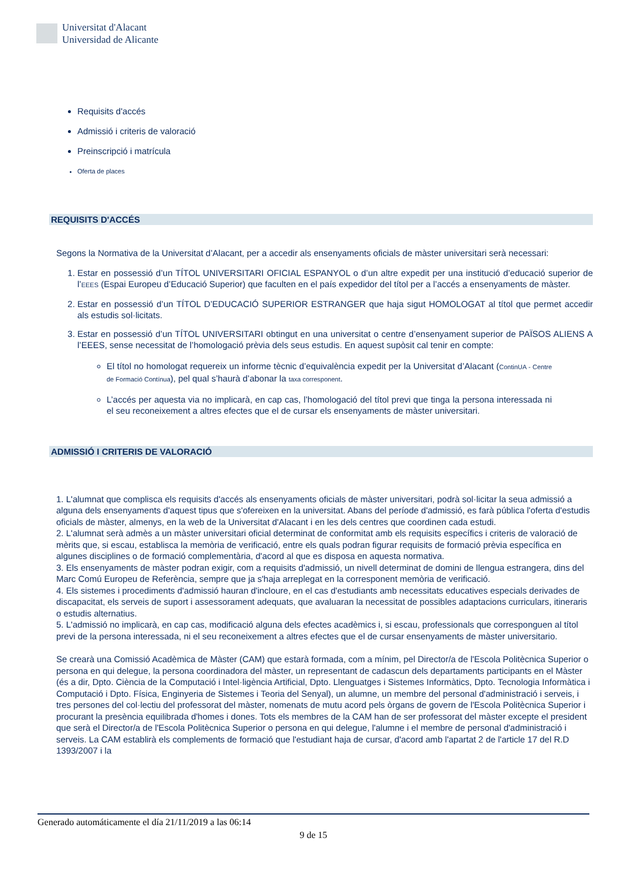Universitat d'Alacant
Universidad de Alicante
Requisits d'accés
Admissió i criteris de valoració
Preinscripció i matrícula
Oferta de places
REQUISITS D'ACCÉS
Segons la Normativa de la Universitat d’Alacant, per a accedir als ensenyaments oficials de màster universitari serà necessari:
1. Estar en possessió d’un TÍTOL UNIVERSITARI OFICIAL ESPANYOL o d’un altre expedit per una institució d’educació superior de l’EEES (Espai Europeu d’Educació Superior) que faculten en el país expedidor del títol per a l’accés a ensenyaments de màster.
2. Estar en possessió d’un TÍTOL D’EDUCACIÓ SUPERIOR ESTRANGER que haja sigut HOMOLOGAT al títol que permet accedir als estudis sol·licitats.
3. Estar en possessió d’un TÍTOL UNIVERSITARI obtingut en una universitat o centre d’ensenyament superior de PAÏSOS ALIENS A l’EEES, sense necessitat de l’homologació prèvia dels seus estudis. En aquest supòsit cal tenir en compte:
El títol no homologat requereix un informe tècnic d’equivalència expedit per la Universitat d’Alacant (ContinUA - Centre de Formació Contínua), pel qual s’haurà d’abonar la taxa corresponent.
L’accés per aquesta via no implicarà, en cap cas, l’homologació del títol previ que tinga la persona interessada ni el seu reconeixement a altres efectes que el de cursar els ensenyaments de màster universitari.
ADMISSIÓ I CRITERIS DE VALORACIÓ
1. L'alumnat que complisca els requisits d'accés als ensenyaments oficials de màster universitari, podrà sol·licitar la seua admissió a alguna dels ensenyaments d'aquest tipus que s'ofereixen en la universitat. Abans del període d'admissió, es farà pública l'oferta d'estudis oficials de màster, almenys, en la web de la Universitat d'Alacant i en les dels centres que coordinen cada estudi.
2. L'alumnat serà admès a un màster universitari oficial determinat de conformitat amb els requisits específics i criteris de valoració de mèrits que, si escau, establisca la memòria de verificació, entre els quals podran figurar requisits de formació prèvia específica en algunes disciplines o de formació complementària, d'acord al que es disposa en aquesta normativa.
3. Els ensenyaments de màster podran exigir, com a requisits d'admissió, un nivell determinat de domini de llengua estrangera, dins del Marc Comú Europeu de Referència, sempre que ja s'haja arreplegat en la corresponent memòria de verificació.
4. Els sistemes i procediments d'admissió hauran d'incloure, en el cas d'estudiants amb necessitats educatives especials derivades de discapacitat, els serveis de suport i assessorament adequats, que avaluaran la necessitat de possibles adaptacions curriculars, itineraris o estudis alternatius.
5. L'admissió no implicarà, en cap cas, modificació alguna dels efectes acadèmics i, si escau, professionals que corresponguen al títol previ de la persona interessada, ni el seu reconeixement a altres efectes que el de cursar ensenyaments de màster universitario.
Se crearà una Comissió Acadèmica de Màster (CAM) que estarà formada, com a mínim, pel Director/a de l'Escola Politècnica Superior o persona en qui delegue, la persona coordinadora del màster, un representant de cadascun dels departaments participants en el Màster (és a dir, Dpto. Ciència de la Computació i Intel·ligència Artificial, Dpto. Llenguatges i Sistemes Informàtics, Dpto. Tecnologia Informàtica i Computació i Dpto. Física, Enginyeria de Sistemes i Teoria del Senyal), un alumne, un membre del personal d'administració i serveis, i tres persones del col·lectiu del professorat del màster, nomenats de mutu acord pels òrgans de govern de l'Escola Politècnica Superior i procurant la presència equilibrada d'homes i dones. Tots els membres de la CAM han de ser professorat del màster excepte el president que serà el Director/a de l'Escola Politècnica Superior o persona en qui delegue, l'alumne i el membre de personal d'administració i serveis. La CAM establirà els complements de formació que l'estudiant haja de cursar, d'acord amb l'apartat 2 de l'article 17 del R.D 1393/2007 i la
Generado automáticamente el día 21/11/2019 a las 06:14
9 de 15